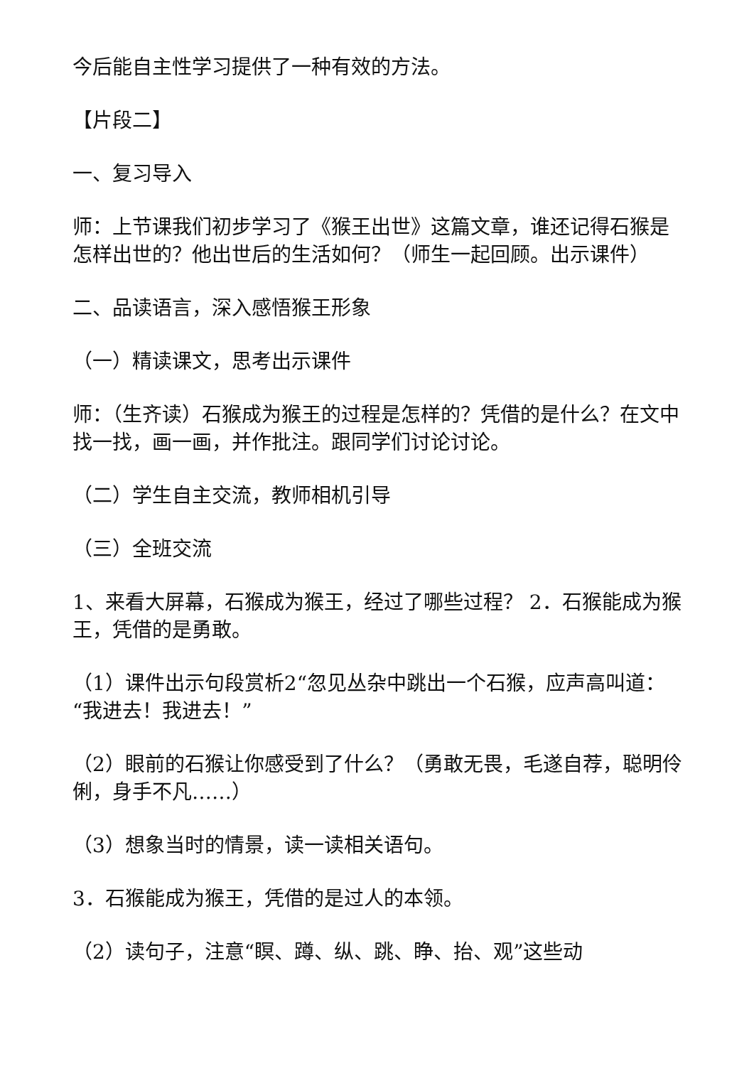今后能自主性学习提供了一种有效的方法。
【片段二】
一、复习导入
师：上节课我们初步学习了《猴王出世》这篇文章，谁还记得石猴是怎样出世的？他出世后的生活如何？（师生一起回顾。出示课件）
二、品读语言，深入感悟猴王形象
（一）精读课文，思考出示课件
师：（生齐读）石猴成为猴王的过程是怎样的？凭借的是什么？在文中找一找，画一画，并作批注。跟同学们讨论讨论。
（二）学生自主交流，教师相机引导
（三）全班交流
1、来看大屏幕，石猴成为猴王，经过了哪些过程？ 2．石猴能成为猴王，凭借的是勇敢。
（1）课件出示句段赏析2“忽见丛杂中跳出一个石猴，应声高叫道：“我进去！我进去！”
（2）眼前的石猴让你感受到了什么？（勇敢无畏，毛遂自荐，聪明伶俐，身手不凡……）
（3）想象当时的情景，读一读相关语句。
3．石猴能成为猴王，凭借的是过人的本领。
（2）读句子，注意“瞑、蹲、纵、跳、睁、抬、观”这些动